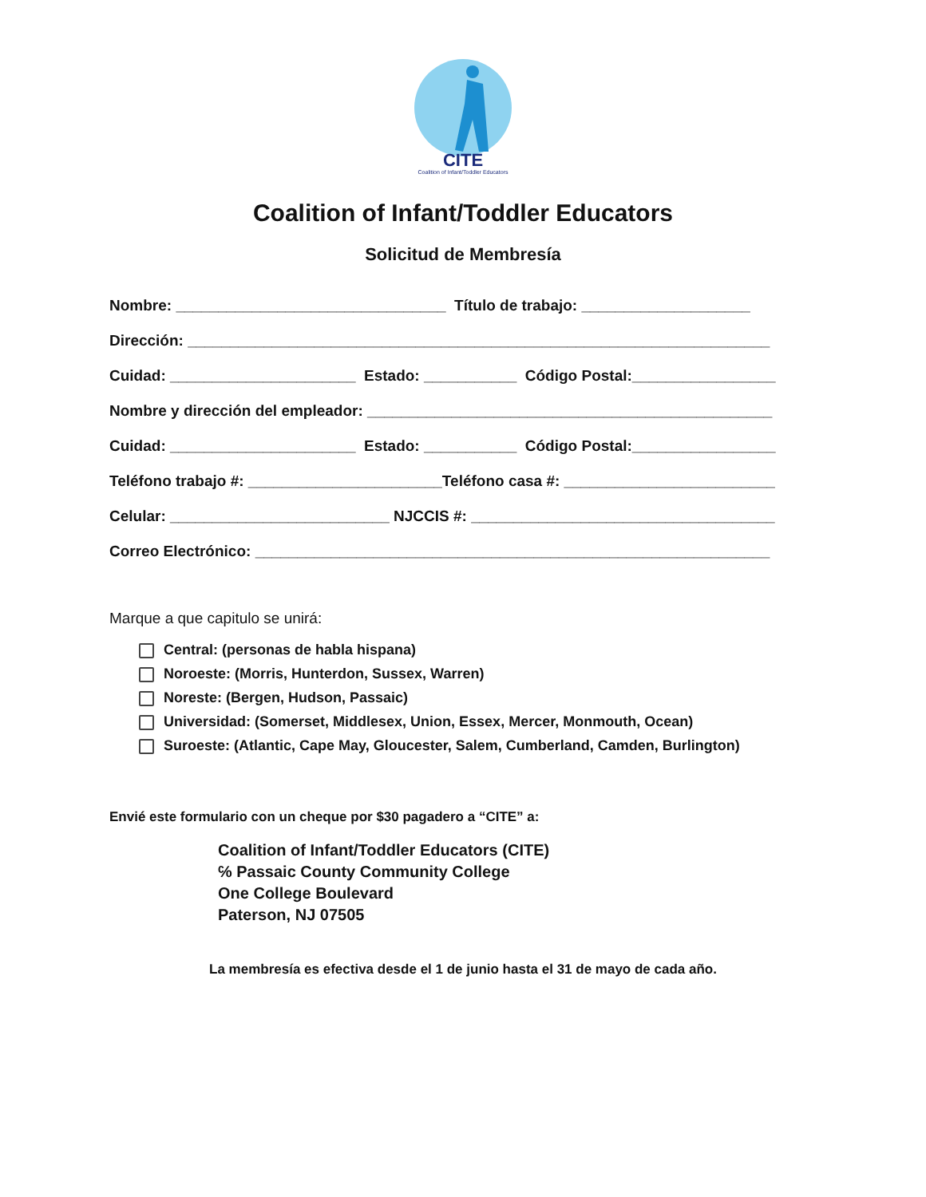CITE
Coalition of Infant/Toddler Educators
Coalition of Infant/Toddler Educators
Solicitud de Membresía
Nombre: ________________________________ Título de trabajo: ____________________
Dirección: _____________________________________________________________________
Cuidad: ______________________ Estado: ___________ Código Postal:_________________
Nombre y dirección del empleador: ________________________________________________
Cuidad: ______________________ Estado: ___________ Código Postal:_________________
Teléfono trabajo #: _______________________Teléfono casa #: _________________________
Celular: __________________________ NJCCIS #: ____________________________________
Correo Electrónico: _____________________________________________________________
Marque a que capitulo se unirá:
Central: (personas de habla hispana)
Noroeste: (Morris, Hunterdon, Sussex, Warren)
Noreste: (Bergen, Hudson, Passaic)
Universidad: (Somerset, Middlesex, Union, Essex, Mercer, Monmouth, Ocean)
Suroeste: (Atlantic, Cape May, Gloucester, Salem, Cumberland, Camden, Burlington)
Envié este formulario con un cheque por $30 pagadero a “CITE” a:
Coalition of Infant/Toddler Educators (CITE)
℅ Passaic County Community College
One College Boulevard
Paterson, NJ 07505
La membresía es efectiva desde el 1 de junio hasta el 31 de mayo de cada año.